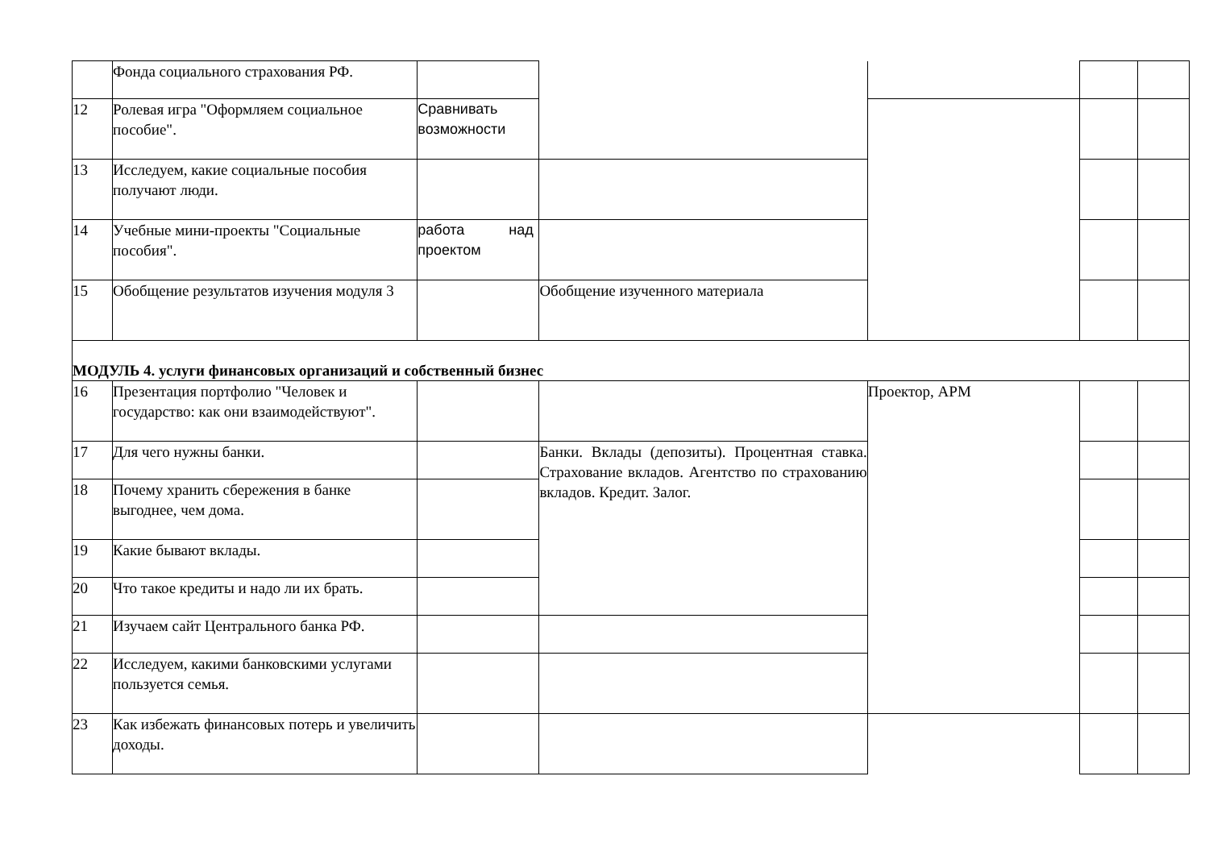| | Фонда социального страхования РФ. | | | | | |
| 12 | Ролевая игра "Оформляем социальное пособие". | Сравнивать возможности | | | | |
| 13 | Исследуем, какие социальные пособия получают люди. | | | | | |
| 14 | Учебные мини-проекты "Социальные пособия". | работа над проектом | | | | |
| 15 | Обобщение результатов изучения модуля 3 | | Обобщение изученного материала | | | |
| МОДУЛЬ 4. услуги финансовых организаций и собственный бизнес | | | | | | |
| 16 | Презентация портфолио "Человек и государство: как они взаимодействуют". | | | Проектор, АРМ | | |
| 17 | Для чего нужны банки. | | Банки. Вклады (депозиты). Процентная ставка. Страхование вкладов. Агентство по страхованию вкладов. Кредит. Залог. | | | |
| 18 | Почему хранить сбережения в банке выгоднее, чем дома. | | | | | |
| 19 | Какие бывают вклады. | | | | | |
| 20 | Что такое кредиты и надо ли их брать. | | | | | |
| 21 | Изучаем сайт Центрального банка РФ. | | | | | |
| 22 | Исследуем, какими банковскими услугами пользуется семья. | | | | | |
| 23 | Как избежать финансовых потерь и увеличить доходы. | | | | | |